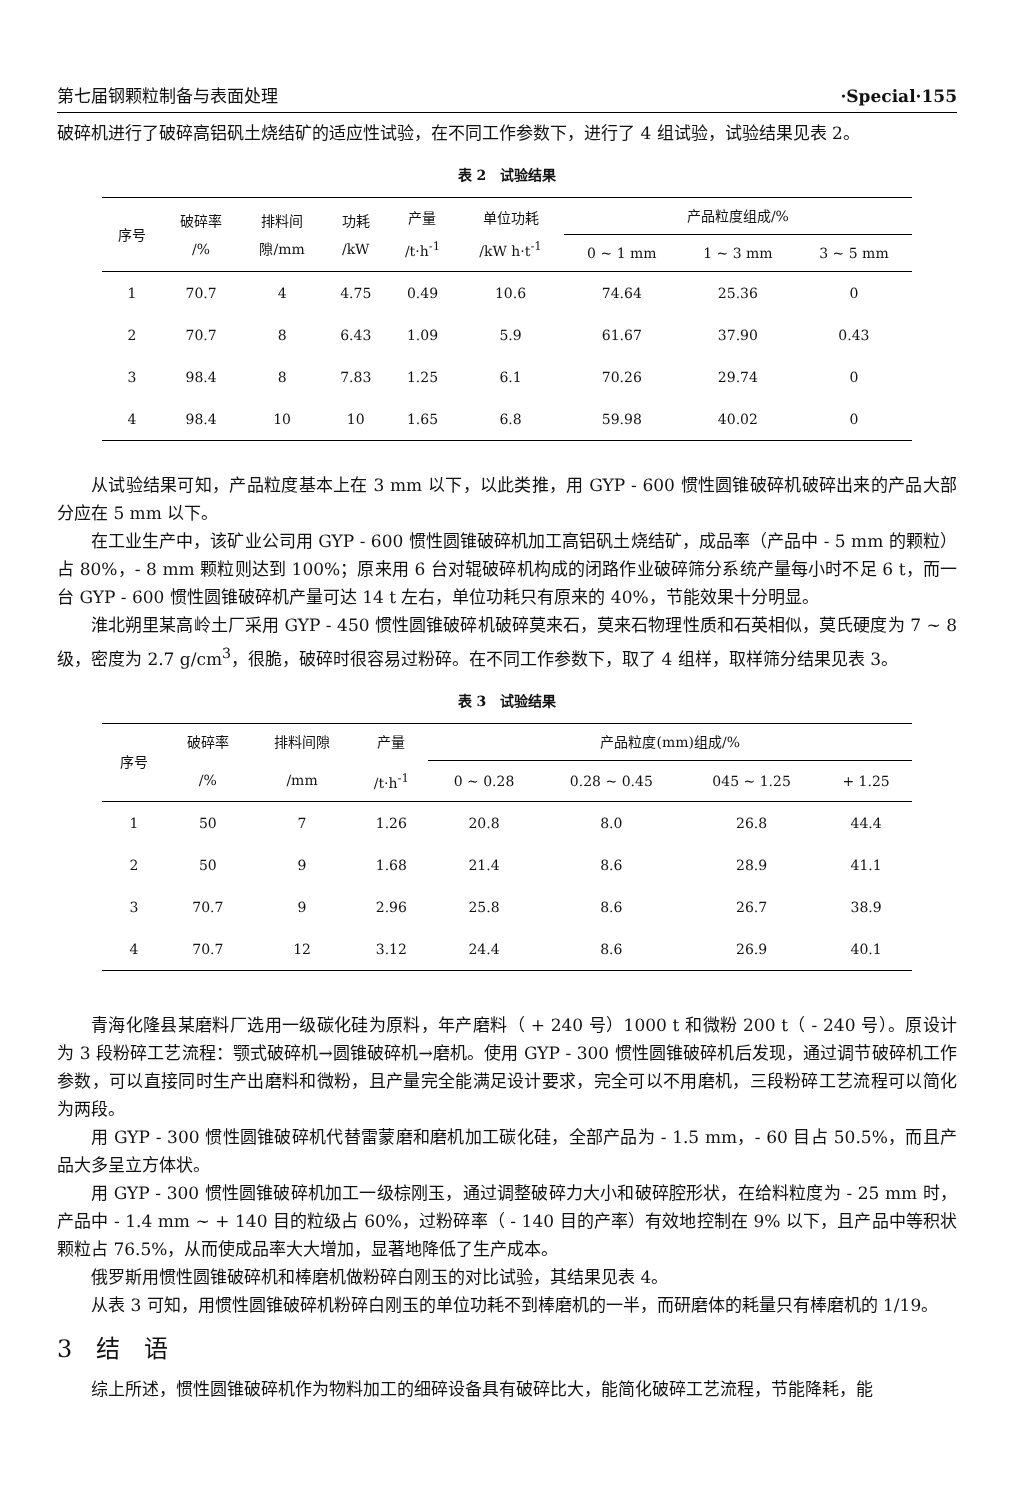第七届钢颗粒制备与表面处理 ·Special·155
破碎机进行了破碎高铝矾土烧结矿的适应性试验，在不同工作参数下，进行了 4 组试验，试验结果见表 2。
表 2　试验结果
| 序号 | 破碎率 /% | 排料间 隙/mm | 功耗 /kW | 产量 /t·h<sup>-1</sup> | 单位功耗 /kW h·t<sup>-1</sup> | 产品粒度组成/% | | |
| --- | --- | --- | --- | --- | --- | --- | --- | --- |
| | | | | | | 0 ~ 1 mm | 1 ~ 3 mm | 3 ~ 5 mm |
| 1 | 70.7 | 4 | 4.75 | 0.49 | 10.6 | 74.64 | 25.36 | 0 |
| 2 | 70.7 | 8 | 6.43 | 1.09 | 5.9 | 61.67 | 37.90 | 0.43 |
| 3 | 98.4 | 8 | 7.83 | 1.25 | 6.1 | 70.26 | 29.74 | 0 |
| 4 | 98.4 | 10 | 10 | 1.65 | 6.8 | 59.98 | 40.02 | 0 |
从试验结果可知，产品粒度基本上在 3 mm 以下，以此类推，用 GYP - 600 惯性圆锥破碎机破碎出来的产品大部分应在 5 mm 以下。
在工业生产中，该矿业公司用 GYP - 600 惯性圆锥破碎机加工高铝矾土烧结矿，成品率（产品中 - 5 mm 的颗粒）占 80%，- 8 mm 颗粒则达到 100%；原来用 6 台对辊破碎机构成的闭路作业破碎筛分系统产量每小时不足 6 t，而一台 GYP - 600 惯性圆锥破碎机产量可达 14 t 左右，单位功耗只有原来的 40%，节能效果十分明显。
淮北朔里某高岭土厂采用 GYP - 450 惯性圆锥破碎机破碎莫来石，莫来石物理性质和石英相似，莫氏硬度为 7 ~ 8 级，密度为 2.7 g/cm<sup>3</sup>，很脆，破碎时很容易过粉碎。在不同工作参数下，取了 4 组样，取样筛分结果见表 3。
表 3　试验结果
| 序号 | 破碎率 | 排料间隙 | 产量 | 产品粒度(mm)组成/% | | | |
| --- | --- | --- | --- | --- | --- | --- | --- |
| | /% | /mm | /t·h<sup>-1</sup> | 0 ~ 0.28 | 0.28 ~ 0.45 | 045 ~ 1.25 | + 1.25 |
| 1 | 50 | 7 | 1.26 | 20.8 | 8.0 | 26.8 | 44.4 |
| 2 | 50 | 9 | 1.68 | 21.4 | 8.6 | 28.9 | 41.1 |
| 3 | 70.7 | 9 | 2.96 | 25.8 | 8.6 | 26.7 | 38.9 |
| 4 | 70.7 | 12 | 3.12 | 24.4 | 8.6 | 26.9 | 40.1 |
青海化隆县某磨料厂选用一级碳化硅为原料，年产磨料（ + 240 号）1000 t 和微粉 200 t（ - 240 号）。原设计为 3 段粉碎工艺流程：颚式破碎机→圆锥破碎机→磨机。使用 GYP - 300 惯性圆锥破碎机后发现，通过调节破碎机工作参数，可以直接同时生产出磨料和微粉，且产量完全能满足设计要求，完全可以不用磨机，三段粉碎工艺流程可以简化为两段。
用 GYP - 300 惯性圆锥破碎机代替雷蒙磨和磨机加工碳化硅，全部产品为 - 1.5 mm，- 60 目占 50.5%，而且产品大多呈立方体状。
用 GYP - 300 惯性圆锥破碎机加工一级棕刚玉，通过调整破碎力大小和破碎腔形状，在给料粒度为 - 25 mm 时，产品中 - 1.4 mm ~ + 140 目的粒级占 60%，过粉碎率（ - 140 目的产率）有效地控制在 9% 以下，且产品中等积状颗粒占 76.5%，从而使成品率大大增加，显著地降低了生产成本。
俄罗斯用惯性圆锥破碎机和棒磨机做粉碎白刚玉的对比试验，其结果见表 4。
从表 3 可知，用惯性圆锥破碎机粉碎白刚玉的单位功耗不到棒磨机的一半，而研磨体的耗量只有棒磨机的 1/19。
3　结　语
综上所述，惯性圆锥破碎机作为物料加工的细碎设备具有破碎比大，能简化破碎工艺流程，节能降耗，能